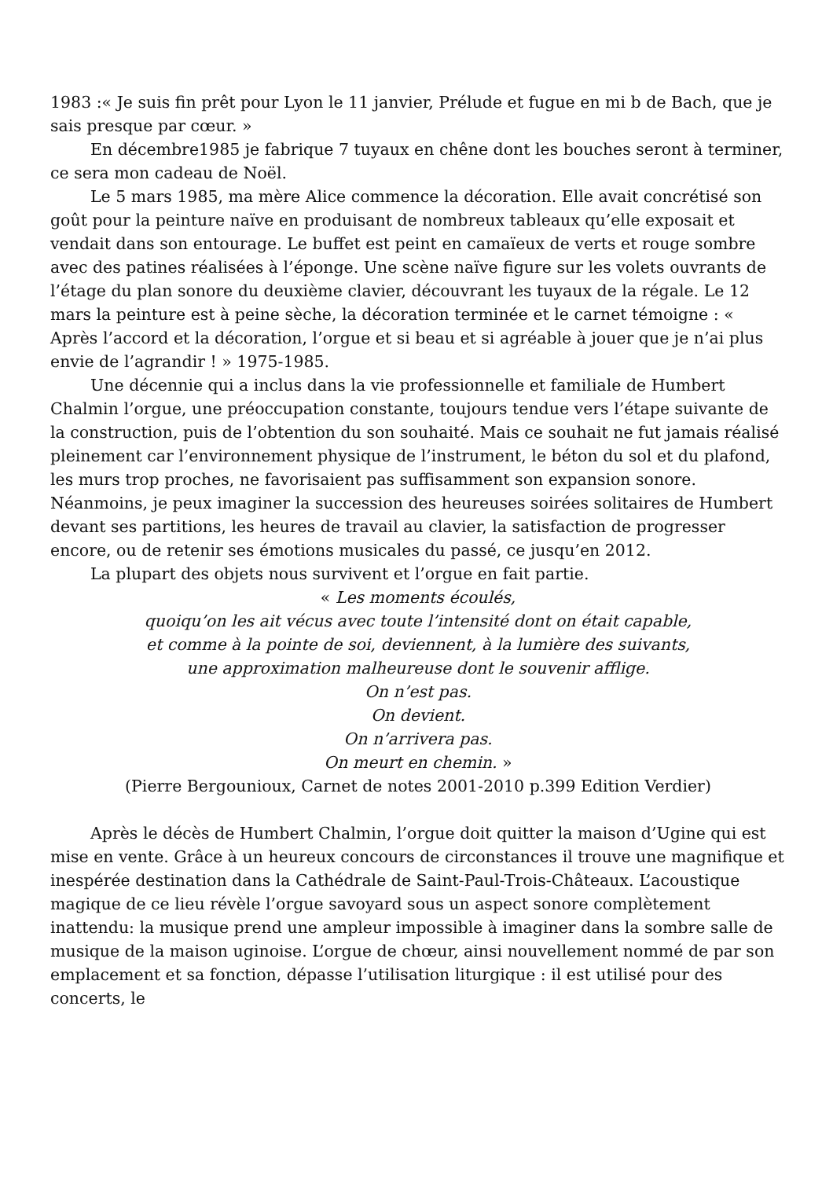1983 :« Je suis fin prêt pour Lyon le 11 janvier, Prélude et fugue en mi b de Bach, que je sais presque par cœur. »
En décembre1985 je fabrique 7 tuyaux en chêne dont les bouches seront à terminer, ce sera mon cadeau de Noël.
Le 5 mars 1985, ma mère Alice commence la décoration. Elle avait concrétisé son goût pour la peinture naïve en produisant de nombreux tableaux qu’elle exposait et vendait dans son entourage. Le buffet est peint en camaïeux de verts et rouge sombre avec des patines réalisées à l’éponge. Une scène naïve figure sur les volets ouvrants de l’étage du plan sonore du deuxième clavier, découvrant les tuyaux de la régale. Le 12 mars la peinture est à peine sèche, la décoration terminée et le carnet témoigne : « Après l’accord et la décoration, l’orgue et si beau et si agréable à jouer que je n’ai plus envie de l’agrandir ! » 1975-1985.
Une décennie qui a inclus dans la vie professionnelle et familiale de Humbert Chalmin l’orgue, une préoccupation constante, toujours tendue vers l’étape suivante de la construction, puis de l’obtention du son souhaité. Mais ce souhait ne fut jamais réalisé pleinement car l’environnement physique de l’instrument, le béton du sol et du plafond, les murs trop proches, ne favorisaient pas suffisamment son expansion sonore. Néanmoins, je peux imaginer la succession des heureuses soirées solitaires de Humbert devant ses partitions, les heures de travail au clavier, la satisfaction de progresser encore, ou de retenir ses émotions musicales du passé, ce jusqu’en 2012.
La plupart des objets nous survivent et l’orgue en fait partie.
« Les moments écoulés,
quoiqu’on les ait vécus avec toute l’intensité dont on était capable,
et comme à la pointe de soi, deviennent, à la lumière des suivants,
une approximation malheureuse dont le souvenir afflige.
On n’est pas.
On devient.
On n’arrivera pas.
On meurt en chemin. »
(Pierre Bergounioux, Carnet de notes 2001-2010 p.399 Edition Verdier)
Après le décès de Humbert Chalmin, l’orgue doit quitter la maison d’Ugine qui est mise en vente. Grâce à un heureux concours de circonstances il trouve une magnifique et inespérée destination dans la Cathédrale de Saint-Paul-Trois-Châteaux. L’acoustique magique de ce lieu révèle l’orgue savoyard sous un aspect sonore complètement inattendu: la musique prend une ampleur impossible à imaginer dans la sombre salle de musique de la maison uginoise. L’orgue de chœur, ainsi nouvellement nommé de par son emplacement et sa fonction, dépasse l’utilisation liturgique : il est utilisé pour des concerts, le